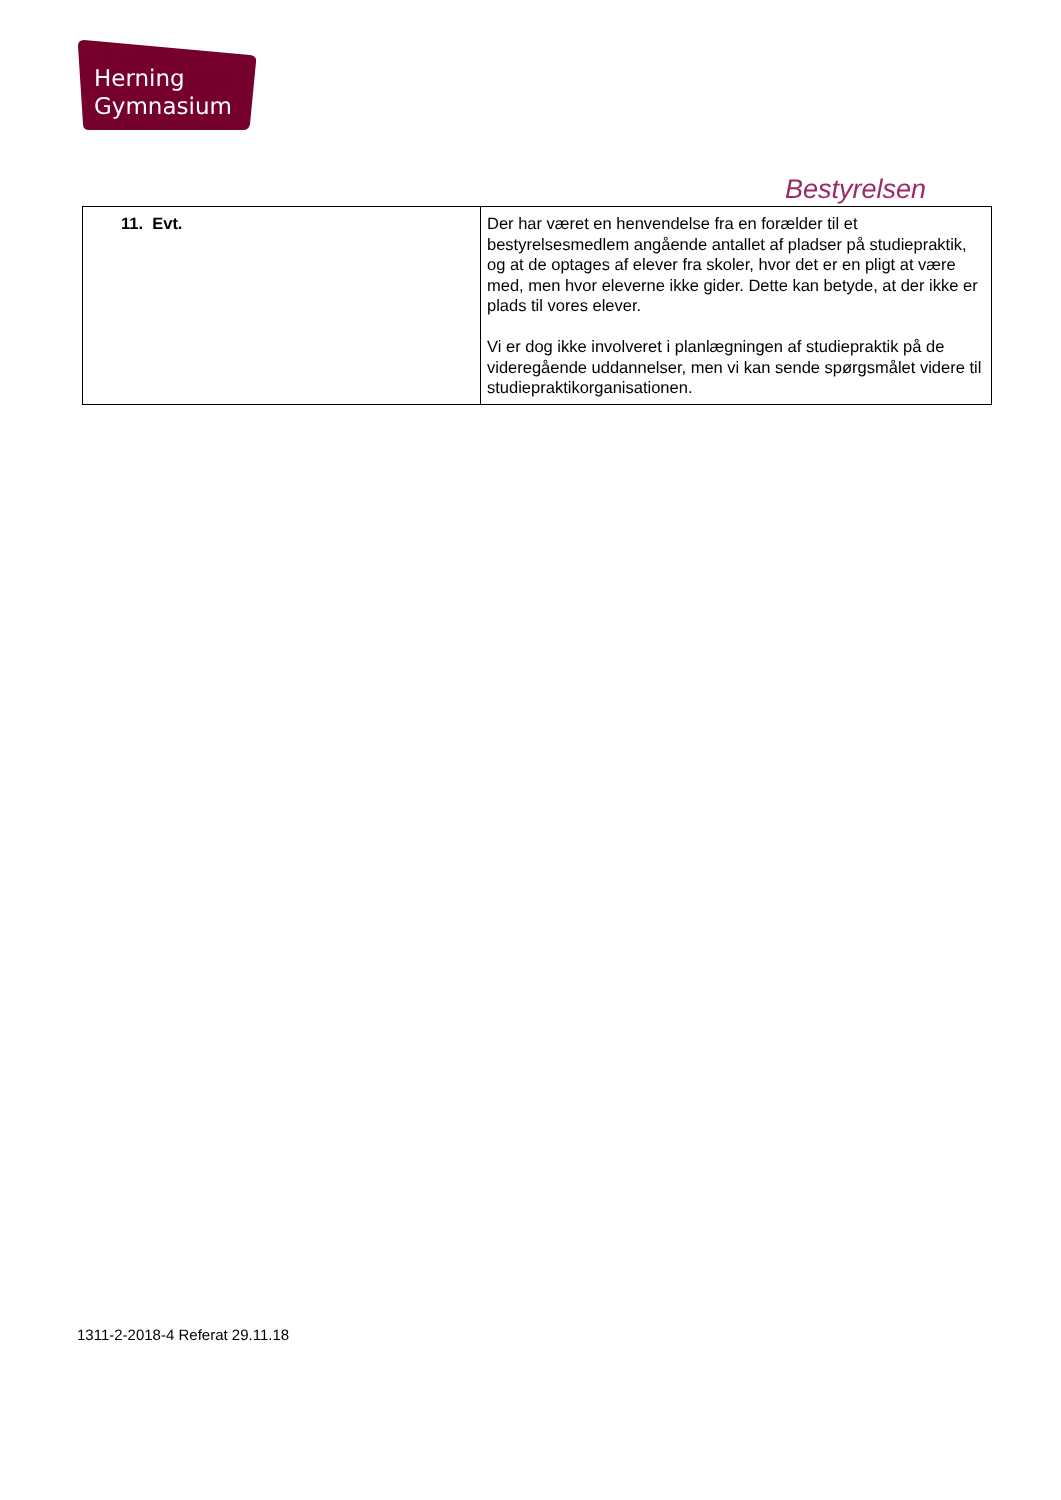Herning
Gymnasium
Bestyrelsen
| 11. Evt. | Der har været en henvendelse fra en forælder til et bestyrelsesmedlem angående antallet af pladser på studiepraktik, og at de optages af elever fra skoler, hvor det er en pligt at være med, men hvor eleverne ikke gider. Dette kan betyde, at der ikke er plads til vores elever. Vi er dog ikke involveret i planlægningen af studiepraktik på de videregående uddannelser, men vi kan sende spørgsmålet videre til studiepraktikorganisationen. |
1311-2-2018-4 Referat 29.11.18